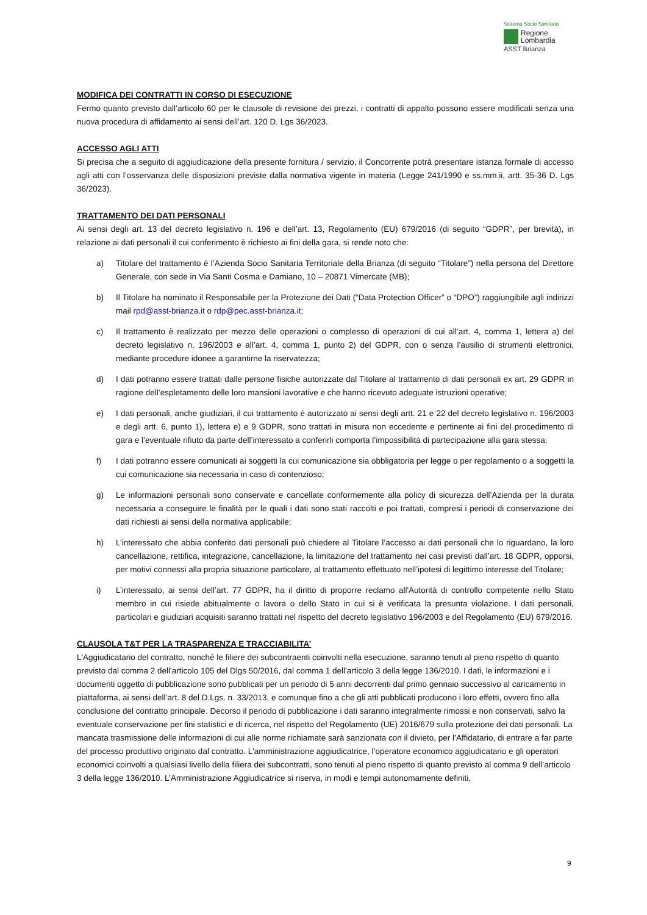Sistema Socio Sanitario
Regione
Lombardia
ASST Brianza
MODIFICA DEI CONTRATTI IN CORSO DI ESECUZIONE
Fermo quanto previsto dall’articolo 60 per le clausole di revisione dei prezzi, i contratti di appalto possono essere modificati senza una nuova procedura di affidamento ai sensi dell’art. 120 D. Lgs 36/2023.
ACCESSO AGLI ATTI
Si precisa che a seguito di aggiudicazione della presente fornitura / servizio, il Concorrente potrà presentare istanza formale di accesso agli atti con l’osservanza delle disposizioni previste dalla normativa vigente in materia (Legge 241/1990 e ss.mm.ii, artt. 35-36 D. Lgs 36/2023).
TRATTAMENTO DEI DATI PERSONALI
Ai sensi degli art. 13 del decreto legislativo n. 196 e dell’art. 13, Regolamento (EU) 679/2016 (di seguito “GDPR”, per brevità), in relazione ai dati personali il cui conferimento è richiesto ai fini della gara, si rende noto che:
a) Titolare del trattamento è l’Azienda Socio Sanitaria Territoriale della Brianza (di seguito “Titolare”) nella persona del Direttore Generale, con sede in Via Santi Cosma e Damiano, 10 – 20871 Vimercate (MB);
b) Il Titolare ha nominato il Responsabile per la Protezione dei Dati (“Data Protection Officer” o “DPO”) raggiungibile agli indirizzi mail rpd@asst-brianza.it o rdp@pec.asst-brianza.it;
c) Il trattamento è realizzato per mezzo delle operazioni o complesso di operazioni di cui all’art. 4, comma 1, lettera a) del decreto legislativo n. 196/2003 e all’art. 4, comma 1, punto 2) del GDPR, con o senza l’ausilio di strumenti elettronici, mediante procedure idonee a garantirne la riservatezza;
d) I dati potranno essere trattati dalle persone fisiche autorizzate dal Titolare al trattamento di dati personali ex art. 29 GDPR in ragione dell’espletamento delle loro mansioni lavorative e che hanno ricevuto adeguate istruzioni operative;
e) I dati personali, anche giudiziari, il cui trattamento è autorizzato ai sensi degli artt. 21 e 22 del decreto legislativo n. 196/2003 e degli artt. 6, punto 1), lettera e) e 9 GDPR, sono trattati in misura non eccedente e pertinente ai fini del procedimento di gara e l’eventuale rifiuto da parte dell’interessato a conferirli comporta l’impossibilità di partecipazione alla gara stessa;
f) I dati potranno essere comunicati ai soggetti la cui comunicazione sia obbligatoria per legge o per regolamento o a soggetti la cui comunicazione sia necessaria in caso di contenzioso;
g) Le informazioni personali sono conservate e cancellate conformemente alla policy di sicurezza dell’Azienda per la durata necessaria a conseguire le finalità per le quali i dati sono stati raccolti e poi trattati, compresi i periodi di conservazione dei dati richiesti ai sensi della normativa applicabile;
h) L’interessato che abbia conferito dati personali può chiedere al Titolare l’accesso ai dati personali che lo riguardano, la loro cancellazione, rettifica, integrazione, cancellazione, la limitazione del trattamento nei casi previsti dall’art. 18 GDPR, opporsi, per motivi connessi alla propria situazione particolare, al trattamento effettuato nell’ipotesi di legittimo interesse del Titolare;
i) L’interessato, ai sensi dell’art. 77 GDPR, ha il diritto di proporre reclamo all'Autorità di controllo competente nello Stato membro in cui risiede abitualmente o lavora o dello Stato in cui si è verificata la presunta violazione. I dati personali, particolari e giudiziari acquisiti saranno trattati nel rispetto del decreto legislativo 196/2003 e del Regolamento (EU) 679/2016.
CLAUSOLA T&T PER LA TRASPARENZA E TRACCIABILITA’
L'Aggiudicatario del contratto, nonché le filiere dei subcontraenti coinvolti nella esecuzione, saranno tenuti al pieno rispetto di quanto previsto dal comma 2 dell'articolo 105 del Dlgs 50/2016, dal comma 1 dell'articolo 3 della legge 136/2010. I dati, le informazioni e i documenti oggetto di pubblicazione sono pubblicati per un periodo di 5 anni decorrenti dal primo gennaio successivo al caricamento in piattaforma, ai sensi dell’art. 8 del D.Lgs. n. 33/2013, e comunque fino a che gli atti pubblicati producono i loro effetti, ovvero fino alla conclusione del contratto principale. Decorso il periodo di pubblicazione i dati saranno integralmente rimossi e non conservati, salvo la eventuale conservazione per fini statistici e di ricerca, nel rispetto del Regolamento (UE) 2016/679 sulla protezione dei dati personali. La mancata trasmissione delle informazioni di cui alle norme richiamate sarà sanzionata con il divieto, per l’Affidatario, di entrare a far parte del processo produttivo originato dal contratto. L'amministrazione aggiudicatrice, l’operatore economico aggiudicatario e gli operatori economici coinvolti a qualsiasi livello della filiera dei subcontratti, sono tenuti al pieno rispetto di quanto previsto al comma 9 dell’articolo 3 della legge 136/2010. L’Amministrazione Aggiudicatrice si riserva, in modi e tempi autonomamente definiti,
9